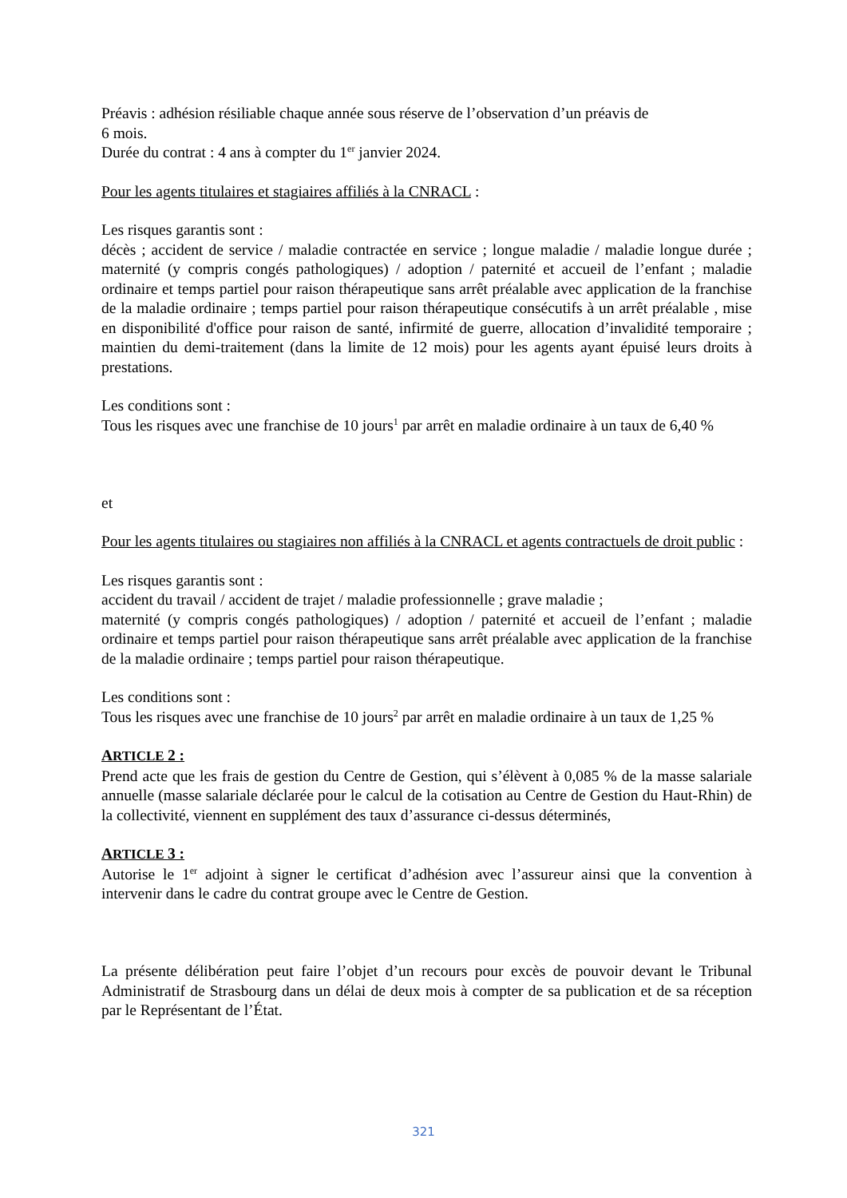Préavis : adhésion résiliable chaque année sous réserve de l’observation d’un préavis de
6 mois.
Durée du contrat : 4 ans à compter du 1<sup>er</sup> janvier 2024.
Pour les agents titulaires et stagiaires affiliés à la CNRACL :
Les risques garantis sont :
décès ; accident de service / maladie contractée en service ; longue maladie / maladie longue durée ; maternité (y compris congés pathologiques) / adoption / paternité et accueil de l’enfant ; maladie ordinaire et temps partiel pour raison thérapeutique sans arrêt préalable avec application de la franchise de la maladie ordinaire ; temps partiel pour raison thérapeutique consécutifs à un arrêt préalable , mise en disponibilité d'office pour raison de santé, infirmité de guerre, allocation d’invalidité temporaire ; maintien du demi-traitement (dans la limite de 12 mois) pour les agents ayant épuisé leurs droits à prestations.
Les conditions sont :
Tous les risques avec une franchise de 10 jours<sup>1</sup> par arrêt en maladie ordinaire à un taux de 6,40 %
et
Pour les agents titulaires ou stagiaires non affiliés à la CNRACL et agents contractuels de droit public :
Les risques garantis sont :
accident du travail / accident de trajet / maladie professionnelle ; grave maladie ;
maternité (y compris congés pathologiques) / adoption / paternité et accueil de l’enfant ; maladie ordinaire et temps partiel pour raison thérapeutique sans arrêt préalable avec application de la franchise de la maladie ordinaire ; temps partiel pour raison thérapeutique.
Les conditions sont :
Tous les risques avec une franchise de 10 jours<sup>2</sup> par arrêt en maladie ordinaire à un taux de 1,25 %
ARTICLE 2 :
Prend acte que les frais de gestion du Centre de Gestion, qui s’élèvent à 0,085 % de la masse salariale annuelle (masse salariale déclarée pour le calcul de la cotisation au Centre de Gestion du Haut-Rhin) de la collectivité, viennent en supplément des taux d’assurance ci-dessus déterminés,
ARTICLE 3 :
Autorise le 1<sup>er</sup> adjoint à signer le certificat d’adhésion avec l’assureur ainsi que la convention à intervenir dans le cadre du contrat groupe avec le Centre de Gestion.
La présente délibération peut faire l’objet d’un recours pour excès de pouvoir devant le Tribunal Administratif de Strasbourg dans un délai de deux mois à compter de sa publication et de sa réception par le Représentant de l’État.
321